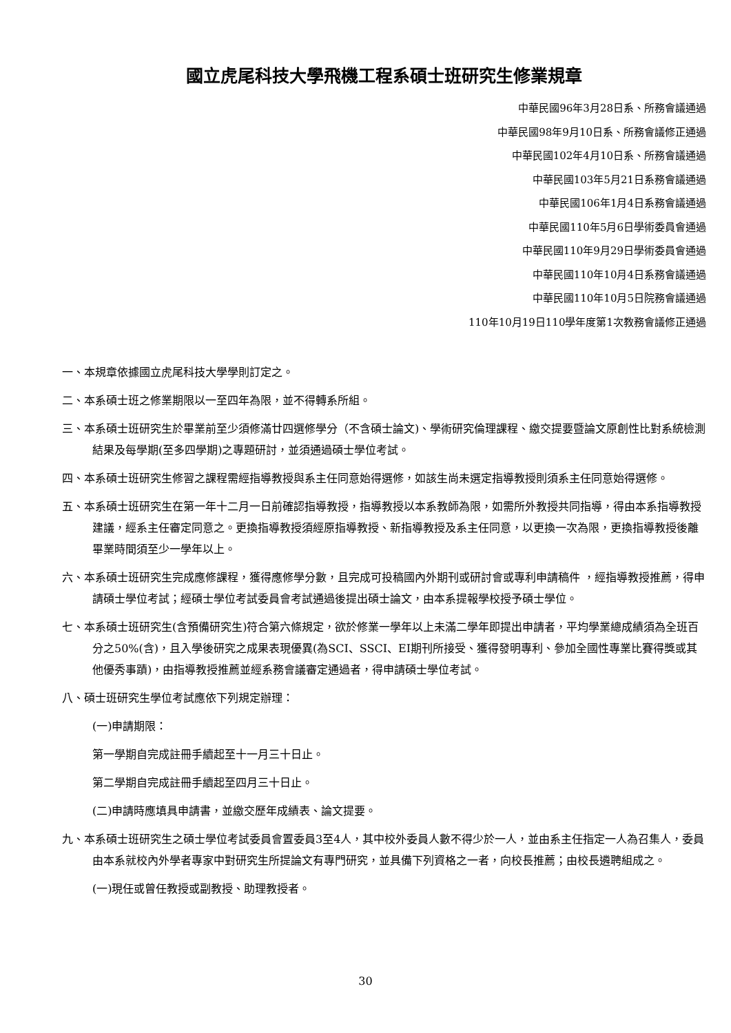國立虎尾科技大學飛機工程系碩士班研究生修業規章
中華民國96年3月28日系、所務會議通過
中華民國98年9月10日系、所務會議修正通過
中華民國102年4月10日系、所務會議通過
中華民國103年5月21日系務會議通過
中華民國106年1月4日系務會議通過
中華民國110年5月6日學術委員會通過
中華民國110年9月29日學術委員會通過
中華民國110年10月4日系務會議通過
中華民國110年10月5日院務會議通過
110年10月19日110學年度第1次教務會議修正通過
一、本規章依據國立虎尾科技大學學則訂定之。
二、本系碩士班之修業期限以一至四年為限，並不得轉系所組。
三、本系碩士班研究生於畢業前至少須修滿廿四選修學分（不含碩士論文)、學術研究倫理課程、繳交提要暨論文原創性比對系統檢測結果及每學期(至多四學期)之專題研討，並須通過碩士學位考試。
四、本系碩士班研究生修習之課程需經指導教授與系主任同意始得選修，如該生尚未選定指導教授則須系主任同意始得選修。
五、本系碩士班研究生在第一年十二月一日前確認指導教授，指導教授以本系教師為限，如需所外教授共同指導，得由本系指導教授建議，經系主任審定同意之。更換指導教授須經原指導教授、新指導教授及系主任同意，以更換一次為限，更換指導教授後離畢業時間須至少一學年以上。
六、本系碩士班研究生完成應修課程，獲得應修學分數，且完成可投稿國內外期刊或研討會或專利申請稿件 ，經指導教授推薦，得申請碩士學位考試；經碩士學位考試委員會考試通過後提出碩士論文，由本系提報學校授予碩士學位。
七、本系碩士班研究生(含預備研究生)符合第六條規定，欲於修業一學年以上未滿二學年即提出申請者，平均學業總成績須為全班百分之50%(含)，且入學後研究之成果表現優異(為SCI、SSCI、EI期刊所接受、獲得發明專利、參加全國性專業比賽得獎或其他優秀事蹟)，由指導教授推薦並經系務會議審定通過者，得申請碩士學位考試。
八、碩士班研究生學位考試應依下列規定辦理：
(一)申請期限：
第一學期自完成註冊手續起至十一月三十日止。
第二學期自完成註冊手續起至四月三十日止。
(二)申請時應填具申請書，並繳交歷年成績表、論文提要。
九、本系碩士班研究生之碩士學位考試委員會置委員3至4人，其中校外委員人數不得少於一人，並由系主任指定一人為召集人，委員由本系就校內外學者專家中對研究生所提論文有專門研究，並具備下列資格之一者，向校長推薦；由校長遴聘組成之。
(一)現任或曾任教授或副教授、助理教授者。
30